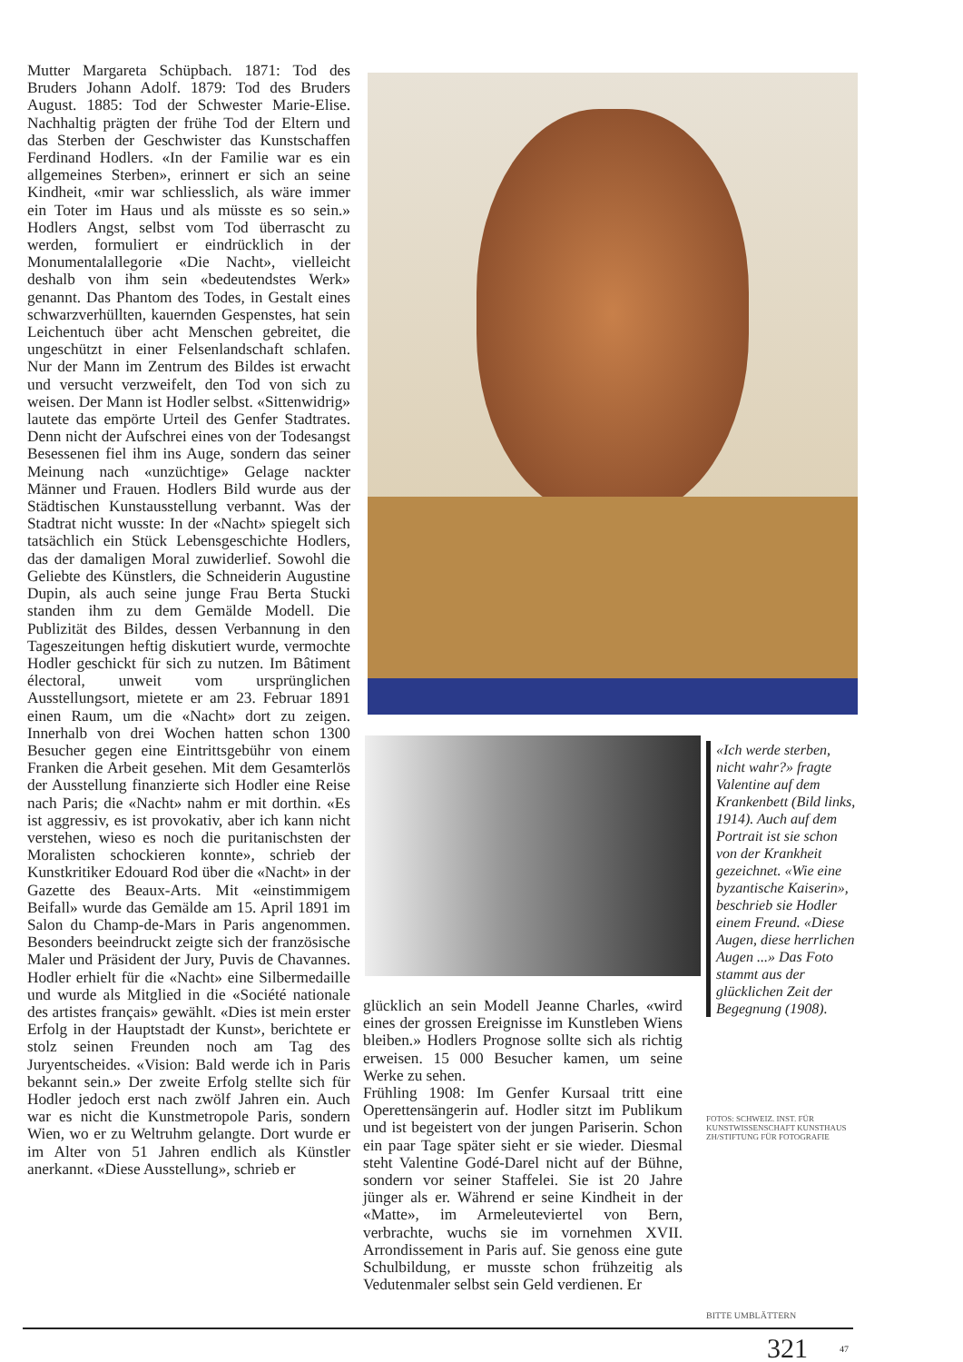Mutter Margareta Schüpbach. 1871: Tod des Bruders Johann Adolf. 1879: Tod des Bruders August. 1885: Tod der Schwester Marie-Elise. Nachhaltig prägten der frühe Tod der Eltern und das Sterben der Geschwister das Kunstschaffen Ferdinand Hodlers. «In der Familie war es ein allgemeines Sterben», erinnert er sich an seine Kindheit, «mir war schliesslich, als wäre immer ein Toter im Haus und als müsste es so sein.» Hodlers Angst, selbst vom Tod überrascht zu werden, formuliert er eindrücklich in der Monumentalallegorie «Die Nacht», vielleicht deshalb von ihm sein «bedeutendstes Werk» genannt. Das Phantom des Todes, in Gestalt eines schwarzverhüllten, kauernden Gespenstes, hat sein Leichentuch über acht Menschen gebreitet, die ungeschützt in einer Felsenlandschaft schlafen. Nur der Mann im Zentrum des Bildes ist erwacht und versucht verzweifelt, den Tod von sich zu weisen. Der Mann ist Hodler selbst. «Sittenwidrig» lautete das empörte Urteil des Genfer Stadtrates. Denn nicht der Aufschrei eines von der Todesangst Besessenen fiel ihm ins Auge, sondern das seiner Meinung nach «unzüchtige» Gelage nackter Männer und Frauen. Hodlers Bild wurde aus der Städtischen Kunstausstellung verbannt. Was der Stadtrat nicht wusste: In der «Nacht» spiegelt sich tatsächlich ein Stück Lebensgeschichte Hodlers, das der damaligen Moral zuwiderlief. Sowohl die Geliebte des Künstlers, die Schneiderin Augustine Dupin, als auch seine junge Frau Berta Stucki standen ihm zu dem Gemälde Modell. Die Publizität des Bildes, dessen Verbannung in den Tageszeitungen heftig diskutiert wurde, vermochte Hodler geschickt für sich zu nutzen. Im Bâtiment électoral, unweit vom ursprünglichen Ausstellungsort, mietete er am 23. Februar 1891 einen Raum, um die «Nacht» dort zu zeigen. Innerhalb von drei Wochen hatten schon 1300 Besucher gegen eine Eintrittsgebühr von einem Franken die Arbeit gesehen. Mit dem Gesamterlös der Ausstellung finanzierte sich Hodler eine Reise nach Paris; die «Nacht» nahm er mit dorthin. «Es ist aggressiv, es ist provokativ, aber ich kann nicht verstehen, wieso es noch die puritanischsten der Moralisten schockieren konnte», schrieb der Kunstkritiker Edouard Rod über die «Nacht» in der Gazette des Beaux-Arts. Mit «einstimmigem Beifall» wurde das Gemälde am 15. April 1891 im Salon du Champ-de-Mars in Paris angenommen. Besonders beeindruckt zeigte sich der französische Maler und Präsident der Jury, Puvis de Chavannes. Hodler erhielt für die «Nacht» eine Silbermedaille und wurde als Mitglied in die «Société nationale des artistes français» gewählt. «Dies ist mein erster Erfolg in der Hauptstadt der Kunst», berichtete er stolz seinen Freunden noch am Tag des Juryentscheides. «Vision: Bald werde ich in Paris bekannt sein.» Der zweite Erfolg stellte sich für Hodler jedoch erst nach zwölf Jahren ein. Auch war es nicht die Kunstmetropole Paris, sondern Wien, wo er zu Weltruhm gelangte. Dort wurde er im Alter von 51 Jahren endlich als Künstler anerkannt. «Diese Ausstellung», schrieb er
«Ich werde sterben, nicht wahr?» fragte Valentine auf dem Krankenbett (Bild links, 1914). Auch auf dem Portrait ist sie schon von der Krankheit gezeichnet. «Wie eine byzantische Kaiserin», beschrieb sie Hodler einem Freund. «Diese Augen, diese herrlichen Augen ...» Das Foto stammt aus der glücklichen Zeit der Begegnung (1908).
FOTOS: SCHWEIZ. INST. FÜR KUNSTWISSENSCHAFT KUNSTHAUS ZH/STIFTUNG FÜR FOTOGRAFIE
glücklich an sein Modell Jeanne Charles, «wird eines der grossen Ereignisse im Kunstleben Wiens bleiben.» Hodlers Prognose sollte sich als richtig erweisen. 15 000 Besucher kamen, um seine Werke zu sehen.
Frühling 1908: Im Genfer Kursaal tritt eine Operettensängerin auf. Hodler sitzt im Publikum und ist begeistert von der jungen Pariserin. Schon ein paar Tage später sieht er sie wieder. Diesmal steht Valentine Godé-Darel nicht auf der Bühne, sondern vor seiner Staffelei. Sie ist 20 Jahre jünger als er. Während er seine Kindheit in der «Matte», im Armeleuteviertel von Bern, verbrachte, wuchs sie im vornehmen XVII. Arrondissement in Paris auf. Sie genoss eine gute Schulbildung, er musste schon frühzeitig als Vedutenmaler selbst sein Geld verdienen. Er
BITTE UMBLÄTTERN
321 47